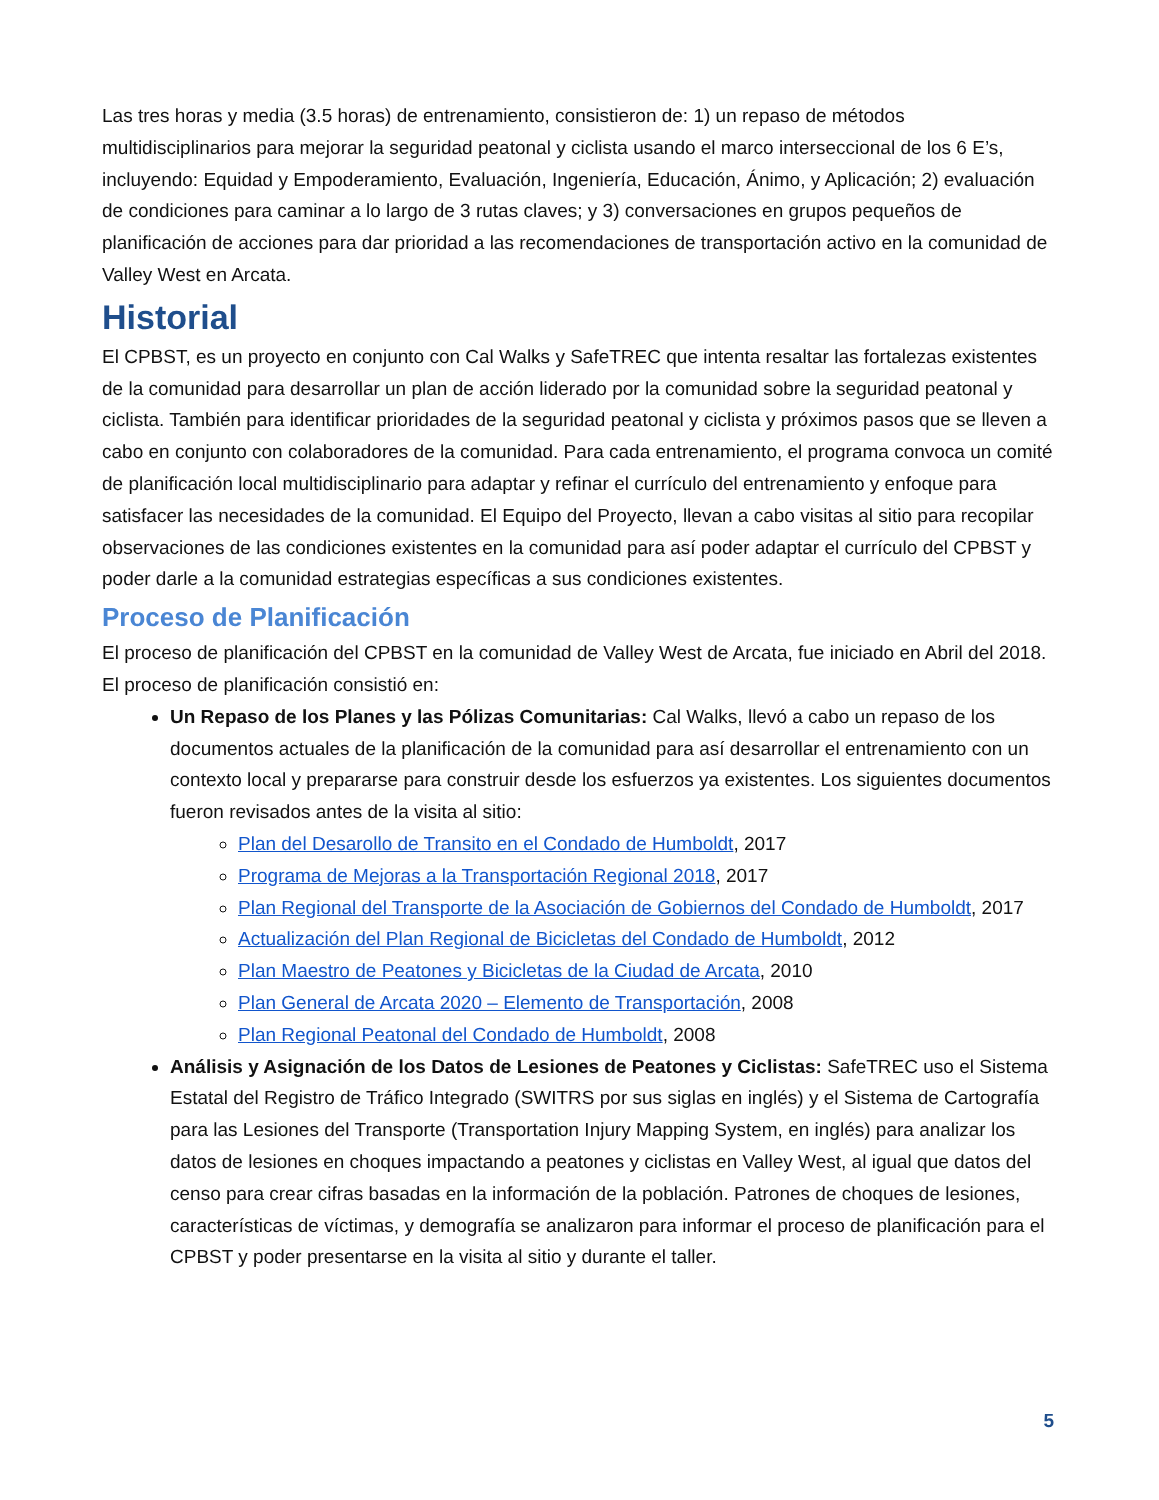Las tres horas y media (3.5 horas) de entrenamiento, consistieron de: 1) un repaso de métodos multidisciplinarios para mejorar la seguridad peatonal y ciclista usando el marco interseccional de los 6 E’s, incluyendo: Equidad y Empoderamiento, Evaluación, Ingeniería, Educación, Ánimo, y Aplicación; 2) evaluación de condiciones para caminar a lo largo de 3 rutas claves; y 3) conversaciones en grupos pequeños de planificación de acciones para dar prioridad a las recomendaciones de transportación activo en la comunidad de Valley West en Arcata.
Historial
El CPBST, es un proyecto en conjunto con Cal Walks y SafeTREC que intenta resaltar las fortalezas existentes de la comunidad para desarrollar un plan de acción liderado por la comunidad sobre la seguridad peatonal y ciclista. También para identificar prioridades de la seguridad peatonal y ciclista y próximos pasos que se lleven a cabo en conjunto con colaboradores de la comunidad. Para cada entrenamiento, el programa convoca un comité de planificación local multidisciplinario para adaptar y refinar el currículo del entrenamiento y enfoque para satisfacer las necesidades de la comunidad. El Equipo del Proyecto, llevan a cabo visitas al sitio para recopilar observaciones de las condiciones existentes en la comunidad para así poder adaptar el currículo del CPBST y poder darle a la comunidad estrategias específicas a sus condiciones existentes.
Proceso de Planificación
El proceso de planificación del CPBST en la comunidad de Valley West de Arcata, fue iniciado en Abril del 2018. El proceso de planificación consistió en:
Un Repaso de los Planes y las Pólizas Comunitarias: Cal Walks, llevó a cabo un repaso de los documentos actuales de la planificación de la comunidad para así desarrollar el entrenamiento con un contexto local y prepararse para construir desde los esfuerzos ya existentes. Los siguientes documentos fueron revisados antes de la visita al sitio:
Plan del Desarollo de Transito en el Condado de Humboldt, 2017
Programa de Mejoras a la Transportación Regional 2018, 2017
Plan Regional del Transporte de la Asociación de Gobiernos del Condado de Humboldt, 2017
Actualización del Plan Regional de Bicicletas del Condado de Humboldt, 2012
Plan Maestro de Peatones y Bicicletas de la Ciudad de Arcata, 2010
Plan General de Arcata 2020 – Elemento de Transportación, 2008
Plan Regional Peatonal del Condado de Humboldt, 2008
Análisis y Asignación de los Datos de Lesiones de Peatones y Ciclistas: SafeTREC uso el Sistema Estatal del Registro de Tráfico Integrado (SWITRS por sus siglas en inglés) y el Sistema de Cartografía para las Lesiones del Transporte (Transportation Injury Mapping System, en inglés) para analizar los datos de lesiones en choques impactando a peatones y ciclistas en Valley West, al igual que datos del censo para crear cifras basadas en la información de la población. Patrones de choques de lesiones, características de víctimas, y demografía se analizaron para informar el proceso de planificación para el CPBST y poder presentarse en la visita al sitio y durante el taller.
5